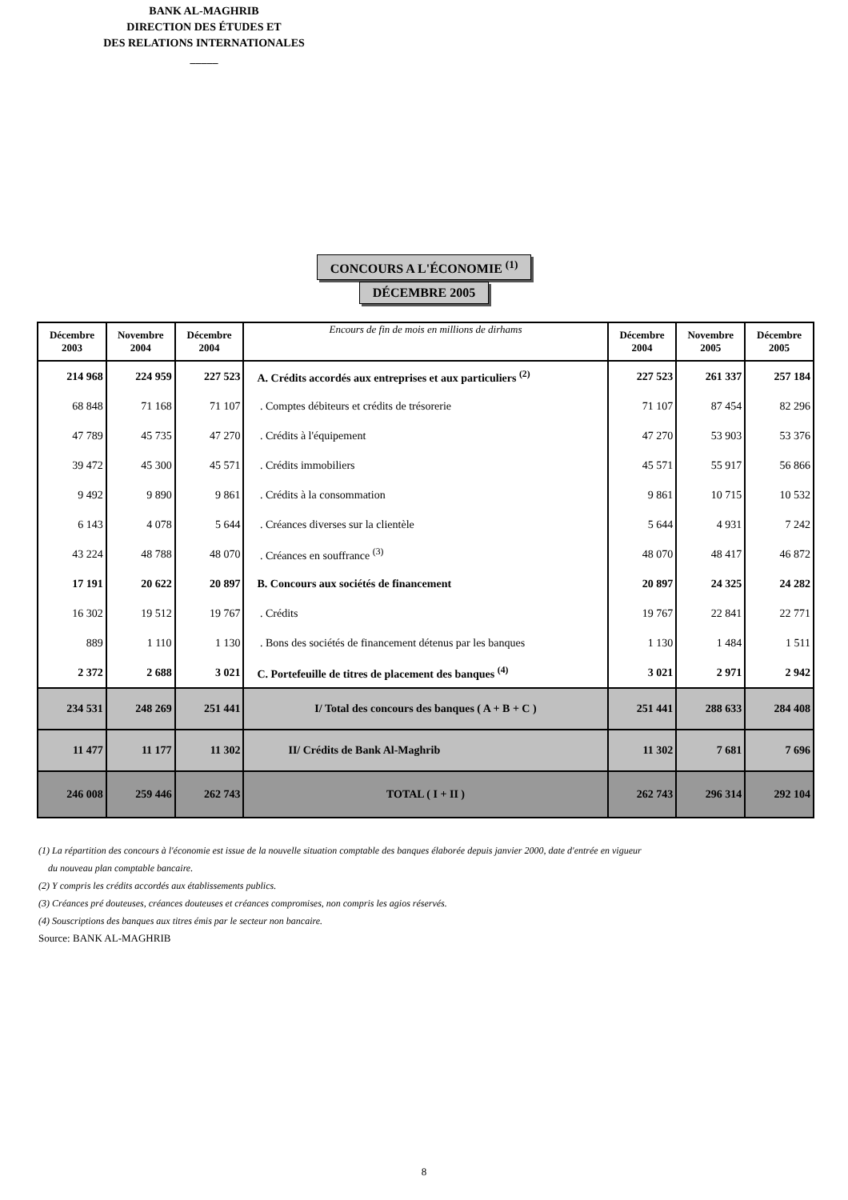BANK AL-MAGHRIB
DIRECTION DES ÉTUDES ET
DES RELATIONS INTERNATIONALES
_____
CONCOURS A L'ÉCONOMIE <sup>(1)</sup>
DÉCEMBRE 2005
| Décembre 2003 | Novembre 2004 | Décembre 2004 | Encours de fin de mois en millions de dirhams | Décembre 2004 | Novembre 2005 | Décembre 2005 |
| --- | --- | --- | --- | --- | --- | --- |
| 214 968 | 224 959 | 227 523 | A. Crédits accordés aux entreprises et aux particuliers <sup>(2)</sup> | 227 523 | 261 337 | 257 184 |
| 68 848 | 71 168 | 71 107 | . Comptes débiteurs et crédits de trésorerie | 71 107 | 87 454 | 82 296 |
| 47 789 | 45 735 | 47 270 | . Crédits à l'équipement | 47 270 | 53 903 | 53 376 |
| 39 472 | 45 300 | 45 571 | . Crédits immobiliers | 45 571 | 55 917 | 56 866 |
| 9 492 | 9 890 | 9 861 | . Crédits à la consommation | 9 861 | 10 715 | 10 532 |
| 6 143 | 4 078 | 5 644 | . Créances diverses sur la clientèle | 5 644 | 4 931 | 7 242 |
| 43 224 | 48 788 | 48 070 | . Créances en souffrance <sup>(3)</sup> | 48 070 | 48 417 | 46 872 |
| 17 191 | 20 622 | 20 897 | B. Concours aux sociétés de financement | 20 897 | 24 325 | 24 282 |
| 16 302 | 19 512 | 19 767 | . Crédits | 19 767 | 22 841 | 22 771 |
| 889 | 1 110 | 1 130 | . Bons des sociétés de financement détenus par les banques | 1 130 | 1 484 | 1 511 |
| 2 372 | 2 688 | 3 021 | C. Portefeuille de titres de placement des banques <sup>(4)</sup> | 3 021 | 2 971 | 2 942 |
| 234 531 | 248 269 | 251 441 | I/ Total des concours des banques ( A + B + C ) | 251 441 | 288 633 | 284 408 |
| 11 477 | 11 177 | 11 302 | II/ Crédits de Bank Al-Maghrib | 11 302 | 7 681 | 7 696 |
| 246 008 | 259 446 | 262 743 | TOTAL ( I + II ) | 262 743 | 296 314 | 292 104 |
(1) La répartition des concours à l'économie est issue de la nouvelle situation comptable des banques élaborée depuis janvier 2000, date d'entrée en vigueur
du nouveau plan comptable bancaire.
(2) Y compris les crédits accordés aux établissements publics.
(3) Créances pré douteuses, créances douteuses et créances compromises, non compris les agios réservés.
(4) Souscriptions des banques aux titres émis par le secteur non bancaire.
Source: BANK AL-MAGHRIB
8